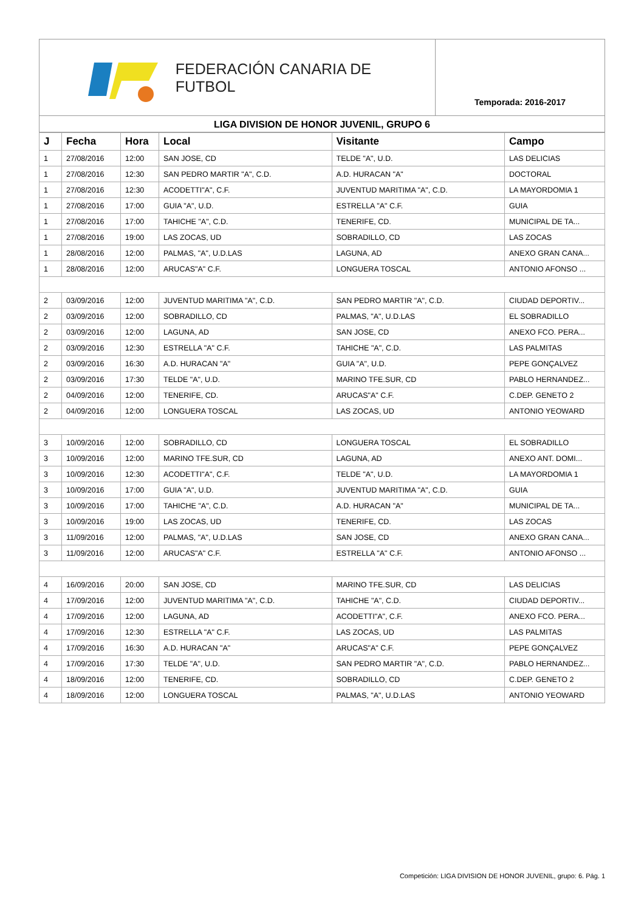FEDERACIÓN CANARIA DE FUTBOL
Temporada: 2016-2017
LIGA DIVISION DE HONOR JUVENIL, GRUPO 6
| J | Fecha | Hora | Local | Visitante | Campo |
| --- | --- | --- | --- | --- | --- |
| 1 | 27/08/2016 | 12:00 | SAN JOSE, CD | TELDE "A", U.D. | LAS DELICIAS |
| 1 | 27/08/2016 | 12:30 | SAN PEDRO MARTIR "A", C.D. | A.D. HURACAN "A" | DOCTORAL |
| 1 | 27/08/2016 | 12:30 | ACODETTI"A", C.F. | JUVENTUD MARITIMA "A", C.D. | LA MAYORDOMIA 1 |
| 1 | 27/08/2016 | 17:00 | GUIA "A", U.D. | ESTRELLA "A" C.F. | GUIA |
| 1 | 27/08/2016 | 17:00 | TAHICHE "A", C.D. | TENERIFE, CD. | MUNICIPAL DE TA... |
| 1 | 27/08/2016 | 19:00 | LAS ZOCAS, UD | SOBRADILLO, CD | LAS ZOCAS |
| 1 | 28/08/2016 | 12:00 | PALMAS, "A", U.D.LAS | LAGUNA, AD | ANEXO GRAN CANA... |
| 1 | 28/08/2016 | 12:00 | ARUCAS"A" C.F. | LONGUERA TOSCAL | ANTONIO AFONSO ... |
| 2 | 03/09/2016 | 12:00 | JUVENTUD MARITIMA "A", C.D. | SAN PEDRO MARTIR "A", C.D. | CIUDAD DEPORTIV... |
| 2 | 03/09/2016 | 12:00 | SOBRADILLO, CD | PALMAS, "A", U.D.LAS | EL SOBRADILLO |
| 2 | 03/09/2016 | 12:00 | LAGUNA, AD | SAN JOSE, CD | ANEXO FCO. PERA... |
| 2 | 03/09/2016 | 12:30 | ESTRELLA "A" C.F. | TAHICHE "A", C.D. | LAS PALMITAS |
| 2 | 03/09/2016 | 16:30 | A.D. HURACAN "A" | GUIA "A", U.D. | PEPE GONÇALVEZ |
| 2 | 03/09/2016 | 17:30 | TELDE "A", U.D. | MARINO TFE.SUR, CD | PABLO HERNANDEZ... |
| 2 | 04/09/2016 | 12:00 | TENERIFE, CD. | ARUCAS"A" C.F. | C.DEP. GENETO 2 |
| 2 | 04/09/2016 | 12:00 | LONGUERA TOSCAL | LAS ZOCAS, UD | ANTONIO YEOWARD |
| 3 | 10/09/2016 | 12:00 | SOBRADILLO, CD | LONGUERA TOSCAL | EL SOBRADILLO |
| 3 | 10/09/2016 | 12:00 | MARINO TFE.SUR, CD | LAGUNA, AD | ANEXO ANT. DOMI... |
| 3 | 10/09/2016 | 12:30 | ACODETTI"A", C.F. | TELDE "A", U.D. | LA MAYORDOMIA 1 |
| 3 | 10/09/2016 | 17:00 | GUIA "A", U.D. | JUVENTUD MARITIMA "A", C.D. | GUIA |
| 3 | 10/09/2016 | 17:00 | TAHICHE "A", C.D. | A.D. HURACAN "A" | MUNICIPAL DE TA... |
| 3 | 10/09/2016 | 19:00 | LAS ZOCAS, UD | TENERIFE, CD. | LAS ZOCAS |
| 3 | 11/09/2016 | 12:00 | PALMAS, "A", U.D.LAS | SAN JOSE, CD | ANEXO GRAN CANA... |
| 3 | 11/09/2016 | 12:00 | ARUCAS"A" C.F. | ESTRELLA "A" C.F. | ANTONIO AFONSO ... |
| 4 | 16/09/2016 | 20:00 | SAN JOSE, CD | MARINO TFE.SUR, CD | LAS DELICIAS |
| 4 | 17/09/2016 | 12:00 | JUVENTUD MARITIMA "A", C.D. | TAHICHE "A", C.D. | CIUDAD DEPORTIV... |
| 4 | 17/09/2016 | 12:00 | LAGUNA, AD | ACODETTI"A", C.F. | ANEXO FCO. PERA... |
| 4 | 17/09/2016 | 12:30 | ESTRELLA "A" C.F. | LAS ZOCAS, UD | LAS PALMITAS |
| 4 | 17/09/2016 | 16:30 | A.D. HURACAN "A" | ARUCAS"A" C.F. | PEPE GONÇALVEZ |
| 4 | 17/09/2016 | 17:30 | TELDE "A", U.D. | SAN PEDRO MARTIR "A", C.D. | PABLO HERNANDEZ... |
| 4 | 18/09/2016 | 12:00 | TENERIFE, CD. | SOBRADILLO, CD | C.DEP. GENETO 2 |
| 4 | 18/09/2016 | 12:00 | LONGUERA TOSCAL | PALMAS, "A", U.D.LAS | ANTONIO YEOWARD |
Competición: LIGA DIVISION DE HONOR JUVENIL, grupo: 6. Pág. 1